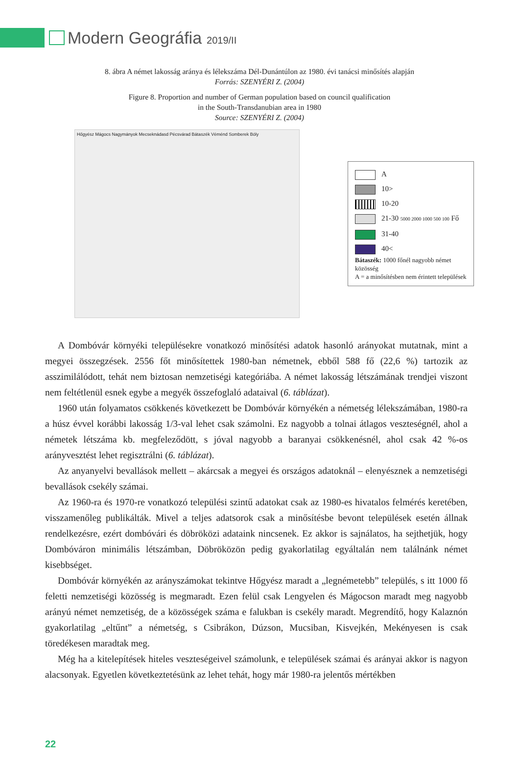Modern Geográfia 2019/II
8. ábra A német lakosság aránya és lélekszáma Dél-Dunántúlon az 1980. évi tanácsi minősítés alapján
Forrás: SZENYÉRI Z. (2004)
Figure 8. Proportion and number of German population based on council qualification
in the South-Transdanubian area in 1980
Source: SZENYÉRI Z. (2004)
Hőgyész Mágocs Nagymányok Mecseknádasd Pécsvárad Bátaszék Véménd Somberek Bóly
A
10>
10-20
21-30 5000 2000 1000 500 100 Fő
31-40
40<
Bátaszék: 1000 főnél nagyobb német közösség
A = a minősítésben nem érintett települések
A Dombóvár környéki településekre vonatkozó minősítési adatok hasonló arányokat mutatnak, mint a megyei összegzések. 2556 főt minősítettek 1980-ban németnek, ebből 588 fő (22,6 %) tartozik az asszimilálódott, tehát nem biztosan nemzetiségi kategóriába. A német lakosság létszámának trendjei viszont nem feltétlenül esnek egybe a megyék összefoglaló adataival (6. táblázat).
1960 után folyamatos csökkenés következett be Dombóvár környékén a németség lélekszámában, 1980-ra a húsz évvel korábbi lakosság 1/3-val lehet csak számolni. Ez nagyobb a tolnai átlagos veszteségnél, ahol a németek létszáma kb. megfeleződött, s jóval nagyobb a baranyai csökkenésnél, ahol csak 42 %-os arányvesztést lehet regisztrálni (6. táblázat).
Az anyanyelvi bevallások mellett – akárcsak a megyei és országos adatoknál – elenyésznek a nemzetiségi bevallások csekély számai.
Az 1960-ra és 1970-re vonatkozó települési szintű adatokat csak az 1980-es hivatalos felmérés keretében, visszamenőleg publikálták. Mivel a teljes adatsorok csak a minősítésbe bevont települések esetén állnak rendelkezésre, ezért dombóvári és döbröközi adataink nincsenek. Ez akkor is sajnálatos, ha sejthetjük, hogy Dombóváron minimális létszámban, Döbröközön pedig gyakorlatilag egyáltalán nem találnánk német kisebbséget.
Dombóvár környékén az arányszámokat tekintve Hőgyész maradt a „legnémetebb” település, s itt 1000 fő feletti nemzetiségi közösség is megmaradt. Ezen felül csak Lengyelen és Mágocson maradt meg nagyobb arányú német nemzetiség, de a közösségek száma e falukban is csekély maradt. Megrendítő, hogy Kalaznón gyakorlatilag „eltűnt” a németség, s Csibrákon, Dúzson, Mucsiban, Kisvejkén, Mekényesen is csak töredékesen maradtak meg.
Még ha a kitelepítések hiteles veszteségeivel számolunk, e települések számai és arányai akkor is nagyon alacsonyak. Egyetlen következtetésünk az lehet tehát, hogy már 1980-ra jelentős mértékben
22